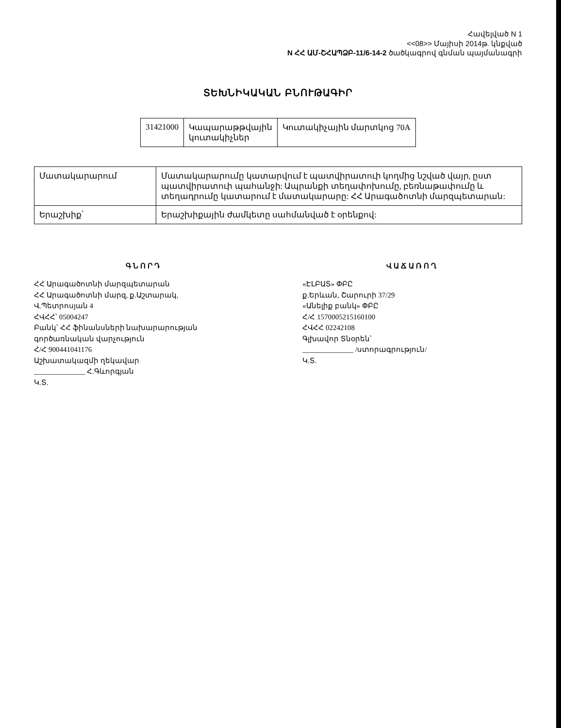Հավելված N 1
<<08>> Մայիսի 2014թ. կնքված
N ՀՀ ԱՄ-ՇՀԱՊՁԲ-11/6-14-2 ծածկագրով գնման պայմանագրի
ՏԵԽՆԻԿԱԿԱՆ ԲՆՈՒԹԱԳԻՐ
| 31421000 | Կապարաթթվային կուտակիչներ | Կուտակիչային մարտկոց 70A |
| Մատակարարում | Մատակարարումը կատարվում է պատվիրատուի կողմից նշված վայր, ըստ պատվիրատուի պահանջի: Ապրանքի տեղափոխումը, բեռնաթափումը և տեղադրումը կատարում է մատակարարը: ՀՀ Արագածոտնի մարզպետարան: |
| Երաշխիք՝ | Երաշխիքային ժամկետը սահմանված է օրենքով: |
ԳՆՈՐԴ
ՀՀ Արագածոտնի մարզպետարան
ՀՀ Արագածոտնի մարզ, ք.Աշտարակ,
Վ.Պետրոսյան 4
ՀՎՀՀ՝ 05004247
Բանկ՝ ՀՀ ֆինանսների նախարարության
գործառնական վարչություն
Հ/Հ 900441041176
Աշխատակազմի ղեկավար
______________ Հ.Գևորգյան
Կ.Տ.
ՎԱՃԱՌՈՂ
«ԷԼԲԱՏ» ՓԲԸ
ք.Երևան, Շարուրի 37/29
«Անելիք բանկ» ՓԲԸ
Հ/Հ 1570005215160100
ՀՎՀՀ 02242108
Գլխավոր Տնօրեն՝
______________ /ստորագրություն/
Կ.Տ.